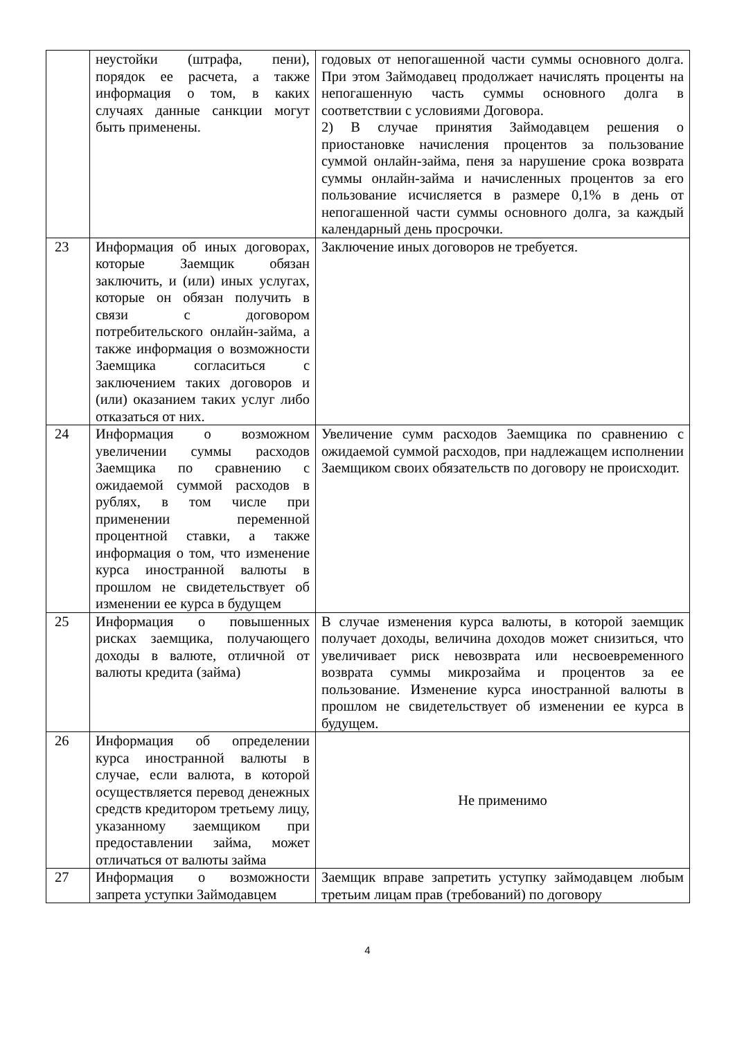| | неустойки (штрафа, пени), порядок ее расчета, а также информация о том, в каких случаях данные санкции могут быть применены. | годовых от непогашенной части суммы основного долга. При этом Займодавец продолжает начислять проценты на непогашенную часть суммы основного долга в соответствии с условиями Договора. 2) В случае принятия Займодавцем решения о приостановке начисления процентов за пользование суммой онлайн-займа, пеня за нарушение срока возврата суммы онлайн-займа и начисленных процентов за его пользование исчисляется в размере 0,1% в день от непогашенной части суммы основного долга, за каждый календарный день просрочки. |
| 23 | Информация об иных договорах, которые Заемщик обязан заключить, и (или) иных услугах, которые он обязан получить в связи с договором потребительского онлайн-займа, а также информация о возможности Заемщика согласиться с заключением таких договоров и (или) оказанием таких услуг либо отказаться от них. | Заключение иных договоров не требуется. |
| 24 | Информация о возможном увеличении суммы расходов Заемщика по сравнению с ожидаемой суммой расходов в рублях, в том числе при применении переменной процентной ставки, а также информация о том, что изменение курса иностранной валюты в прошлом не свидетельствует об изменении ее курса в будущем | Увеличение сумм расходов Заемщика по сравнению с ожидаемой суммой расходов, при надлежащем исполнении Заемщиком своих обязательств по договору не происходит. |
| 25 | Информация о повышенных рисках заемщика, получающего доходы в валюте, отличной от валюты кредита (займа) | В случае изменения курса валюты, в которой заемщик получает доходы, величина доходов может снизиться, что увеличивает риск невозврата или несвоевременного возврата суммы микрозайма и процентов за ее пользование. Изменение курса иностранной валюты в прошлом не свидетельствует об изменении ее курса в будущем. |
| 26 | Информация об определении курса иностранной валюты в случае, если валюта, в которой осуществляется перевод денежных средств кредитором третьему лицу, указанному заемщиком при предоставлении займа, может отличаться от валюты займа | Не применимо |
| 27 | Информация о возможности запрета уступки Займодавцем | Заемщик вправе запретить уступку займодавцем любым третьим лицам прав (требований) по договору |
4